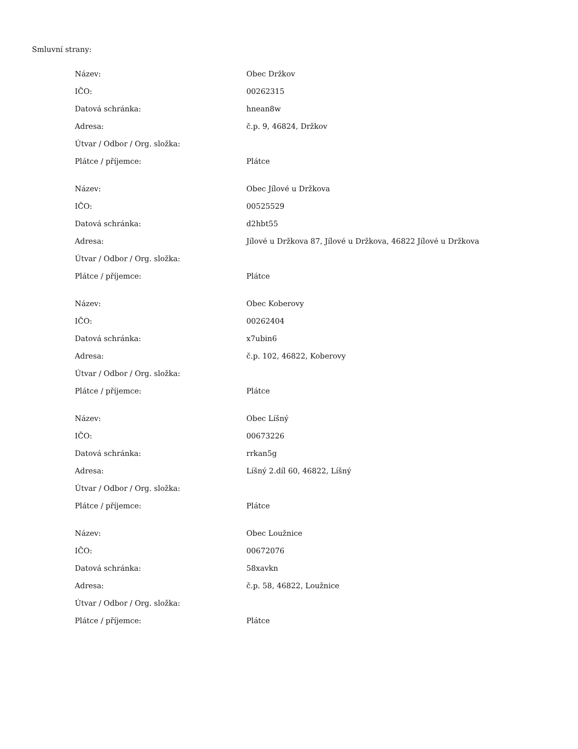Smluvní strany:
| Název: | Obec Držkov |
| IČO: | 00262315 |
| Datová schránka: | hnean8w |
| Adresa: | č.p. 9, 46824, Držkov |
| Útvar / Odbor / Org. složka: | |
| Plátce / příjemce: | Plátce |
| Název: | Obec Jílové u Držkova |
| IČO: | 00525529 |
| Datová schránka: | d2hbt55 |
| Adresa: | Jílové u Držkova 87, Jílové u Držkova, 46822 Jílové u Držkova |
| Útvar / Odbor / Org. složka: | |
| Plátce / příjemce: | Plátce |
| Název: | Obec Koberovy |
| IČO: | 00262404 |
| Datová schránka: | x7ubin6 |
| Adresa: | č.p. 102, 46822, Koberovy |
| Útvar / Odbor / Org. složka: | |
| Plátce / příjemce: | Plátce |
| Název: | Obec Líšný |
| IČO: | 00673226 |
| Datová schránka: | rrkan5g |
| Adresa: | Líšný 2.díl 60, 46822, Líšný |
| Útvar / Odbor / Org. složka: | |
| Plátce / příjemce: | Plátce |
| Název: | Obec Loužnice |
| IČO: | 00672076 |
| Datová schránka: | 58xavkn |
| Adresa: | č.p. 58, 46822, Loužnice |
| Útvar / Odbor / Org. složka: | |
| Plátce / příjemce: | Plátce |